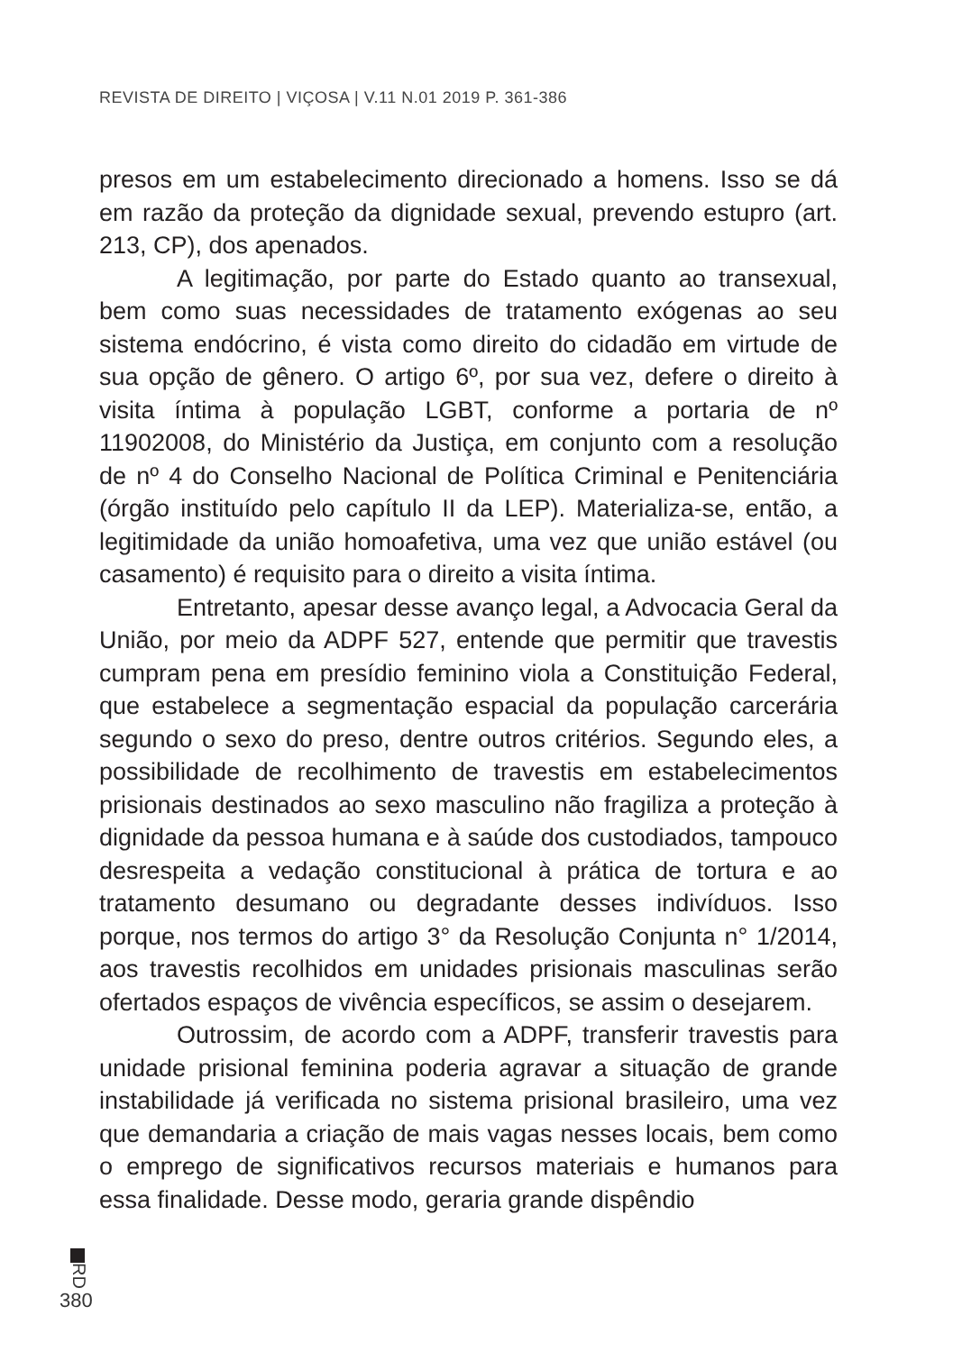REVISTA DE DIREITO | VIÇOSA | V.11 N.01 2019 P. 361-386
presos em um estabelecimento direcionado a homens. Isso se dá em razão da proteção da dignidade sexual, prevendo estupro (art. 213, CP), dos apenados.
A legitimação, por parte do Estado quanto ao transexual, bem como suas necessidades de tratamento exógenas ao seu sistema endócrino, é vista como direito do cidadão em virtude de sua opção de gênero. O artigo 6º, por sua vez, defere o direito à visita íntima à população LGBT, conforme a portaria de nº 11902008, do Ministério da Justiça, em conjunto com a resolução de nº 4 do Conselho Nacional de Política Criminal e Penitenciária (órgão instituído pelo capítulo II da LEP). Materializa-se, então, a legitimidade da união homoafetiva, uma vez que união estável (ou casamento) é requisito para o direito a visita íntima.
Entretanto, apesar desse avanço legal, a Advocacia Geral da União, por meio da ADPF 527, entende que permitir que travestis cumpram pena em presídio feminino viola a Constituição Federal, que estabelece a segmentação espacial da população carcerária segundo o sexo do preso, dentre outros critérios. Segundo eles, a possibilidade de recolhimento de travestis em estabelecimentos prisionais destinados ao sexo masculino não fragiliza a proteção à dignidade da pessoa humana e à saúde dos custodiados, tampouco desrespeita a vedação constitucional à prática de tortura e ao tratamento desumano ou degradante desses indivíduos. Isso porque, nos termos do artigo 3° da Resolução Conjunta n° 1/2014, aos travestis recolhidos em unidades prisionais masculinas serão ofertados espaços de vivência específicos, se assim o desejarem.
Outrossim, de acordo com a ADPF, transferir travestis para unidade prisional feminina poderia agravar a situação de grande instabilidade já verificada no sistema prisional brasileiro, uma vez que demandaria a criação de mais vagas nesses locais, bem como o emprego de significativos recursos materiais e humanos para essa finalidade. Desse modo, geraria grande dispêndio
RD
380